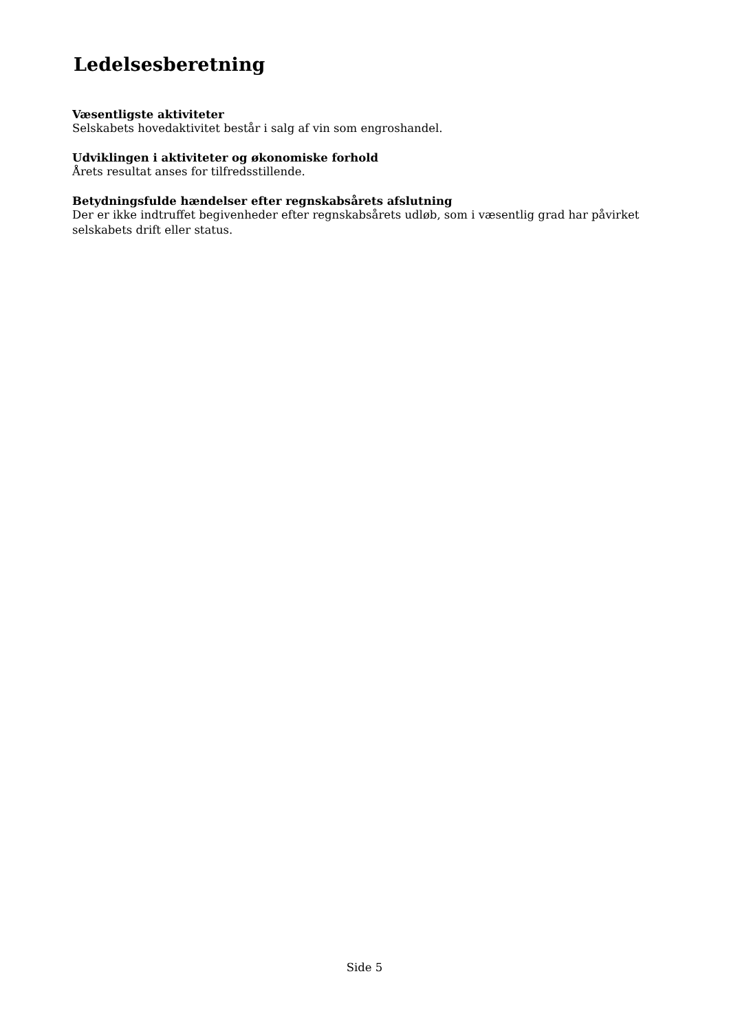Ledelsesberetning
Væsentligste aktiviteter
Selskabets hovedaktivitet består i salg af vin som engroshandel.
Udviklingen i aktiviteter og økonomiske forhold
Årets resultat anses for tilfredsstillende.
Betydningsfulde hændelser efter regnskabsårets afslutning
Der er ikke indtruffet begivenheder efter regnskabsårets udløb, som i væsentlig grad har påvirket selskabets drift eller status.
Side 5